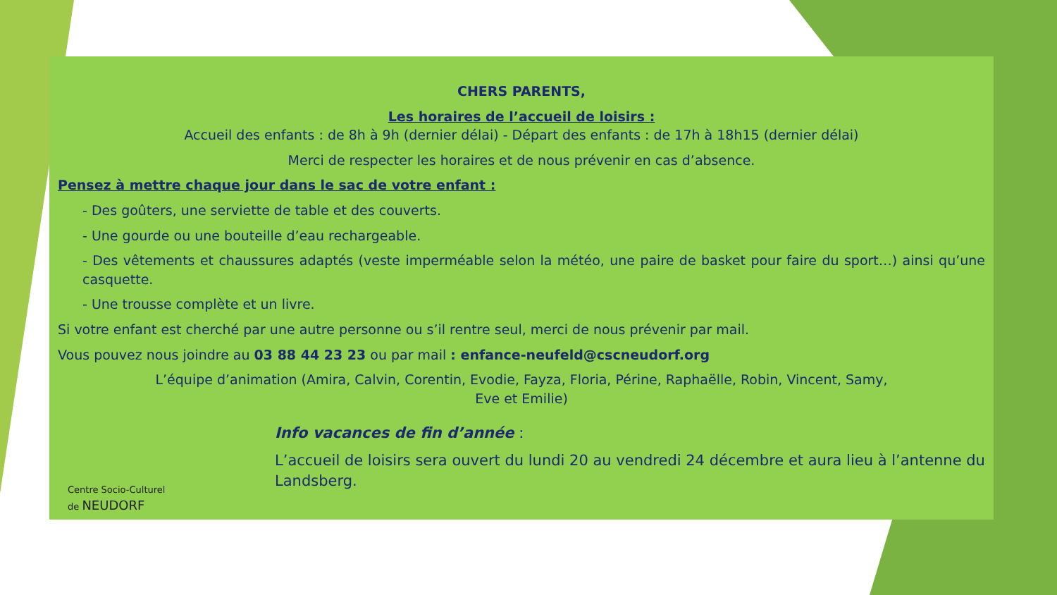CHERS PARENTS,
Les horaires de l’accueil de loisirs :
Accueil des enfants : de 8h à 9h (dernier délai) - Départ des enfants : de 17h à 18h15 (dernier délai)
Merci de respecter les horaires et de nous prévenir en cas d’absence.
Pensez à mettre chaque jour dans le sac de votre enfant :
- Des goûters, une serviette de table et des couverts.
- Une gourde ou une bouteille d’eau rechargeable.
- Des vêtements et chaussures adaptés (veste imperméable selon la météo, une paire de basket pour faire du sport…) ainsi qu’une casquette.
- Une trousse complète et un livre.
Si votre enfant est cherché par une autre personne ou s’il rentre seul, merci de nous prévenir par mail.
Vous pouvez nous joindre au 03 88 44 23 23 ou par mail : enfance-neufeld@cscneudorf.org
L’équipe d’animation (Amira, Calvin, Corentin, Evodie, Fayza, Floria, Périne, Raphaëlle, Robin, Vincent, Samy,
Eve et Emilie)
Info vacances de fin d’année :
L’accueil de loisirs sera ouvert du lundi 20 au vendredi 24 décembre et aura lieu à l’antenne du Landsberg.
Centre Socio-Culturel
de NEUDORF